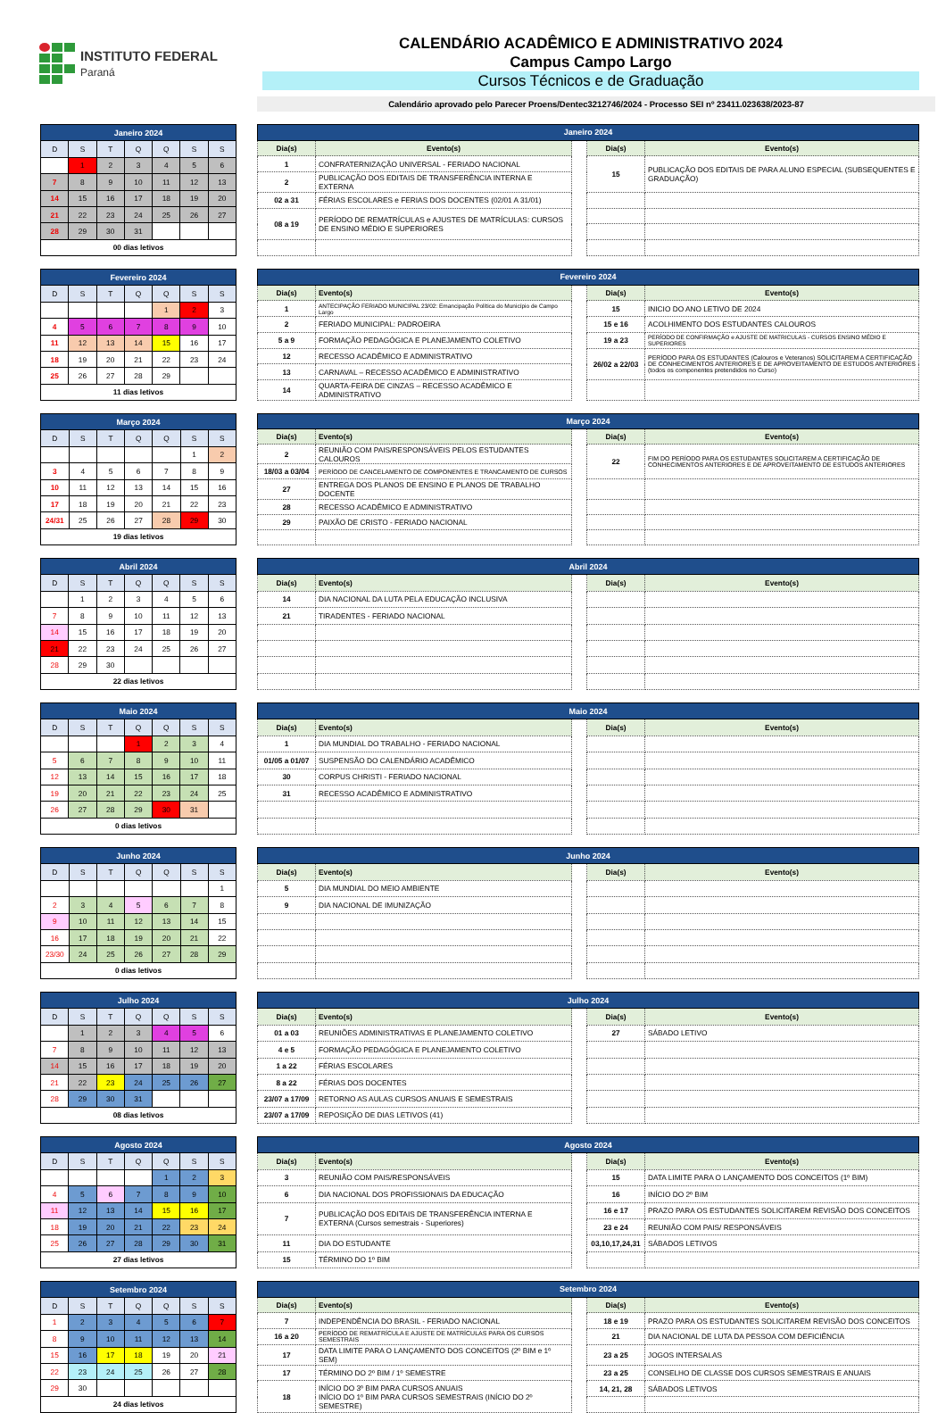INSTITUTO FEDERAL
Paraná
CALENDÁRIO ACADÊMICO E ADMINISTRATIVO 2024
Campus Campo Largo
Cursos Técnicos e de Graduação
Calendário aprovado pelo Parecer Proens/Dentec3212746/2024 - Processo SEI nº 23411.023638/2023-87
| Janeiro 2024 | | | | | | |
| --- | --- | --- | --- | --- | --- | --- |
| D | S | T | Q | Q | S | S |
| | 1 | 2 | 3 | 4 | 5 | 6 |
| 7 | 8 | 9 | 10 | 11 | 12 | 13 |
| 14 | 15 | 16 | 17 | 18 | 19 | 20 |
| 21 | 22 | 23 | 24 | 25 | 26 | 27 |
| 28 | 29 | 30 | 31 | | | |
| 00 dias letivos | | | | | | |
| Janeiro 2024 | | | | |
| --- | --- | --- | --- | --- |
| Dia(s) | Evento(s) | | Dia(s) | Evento(s) |
| 1 | CONFRATERNIZAÇÃO UNIVERSAL - FERIADO NACIONAL | | 15 | PUBLICAÇÃO DOS EDITAIS DE PARA ALUNO ESPECIAL (SUBSEQUENTES E GRADUAÇÃO) |
| 2 | PUBLICAÇÃO DOS EDITAIS DE TRANSFERÊNCIA INTERNA E EXTERNA | | | |
| 02 a 31 | FÉRIAS ESCOLARES e FERIAS DOS DOCENTES (02/01 A 31/01) | | | |
| 08 a 19 | PERÍODO DE REMATRÍCULAS e AJUSTES DE MATRÍCULAS: CURSOS DE ENSINO MÉDIO E SUPERIORES | | | |
| Fevereiro 2024 | | | | | | |
| --- | --- | --- | --- | --- | --- | --- |
| D | S | T | Q | Q | S | S |
| | | | | 1 | 2 | 3 |
| 4 | 5 | 6 | 7 | 8 | 9 | 10 |
| 11 | 12 | 13 | 14 | 15 | 16 | 17 |
| 18 | 19 | 20 | 21 | 22 | 23 | 24 |
| 25 | 26 | 27 | 28 | 29 | | |
| 11 dias letivos | | | | | | |
| Fevereiro 2024 | | | | |
| --- | --- | --- | --- | --- |
| Dia(s) | Evento(s) | | Dia(s) | Evento(s) |
| 1 | ANTECIPAÇÃO FERIADO MUNICIPAL 23/02: Emancipação Política do Município de Campo Largo | | 15 | INICIO DO ANO LETIVO DE 2024 |
| 2 | FERIADO MUNICIPAL: PADROEIRA | | 15 e 16 | ACOLHIMENTO DOS ESTUDANTES CALOUROS |
| 5 a 9 | FORMAÇÃO PEDAGÓGICA E PLANEJAMENTO COLETIVO | | 19 a 23 | PERÍODO DE CONFIRMAÇÃO e AJUSTE DE MATRICULAS - CURSOS ENSINO MÉDIO E SUPERIORES |
| 12 | RECESSO ACADÊMICO E ADMINISTRATIVO | | 26/02 a 22/03 | PERÍODO PARA OS ESTUDANTES (Calouros e Veteranos) SOLICITAREM A CERTIFICAÇÃO DE CONHECIMENTOS ANTERIORES E DE APROVEITAMENTO DE ESTUDOS ANTERIORES (todos os componentes pretendidos no Curso) |
| 13 | CARNAVAL – RECESSO ACADÊMICO E ADMINISTRATIVO | | | |
| 14 | QUARTA-FEIRA DE CINZAS – RECESSO ACADÊMICO E ADMINISTRATIVO | | | |
| Março 2024 | | | | | | |
| --- | --- | --- | --- | --- | --- | --- |
| D | S | T | Q | Q | S | S |
| | | | | | 1 | 2 |
| 3 | 4 | 5 | 6 | 7 | 8 | 9 |
| 10 | 11 | 12 | 13 | 14 | 15 | 16 |
| 17 | 18 | 19 | 20 | 21 | 22 | 23 |
| 24/31 | 25 | 26 | 27 | 28 | 29 | 30 |
| 19 dias letivos | | | | | | |
| Março 2024 | | | | |
| --- | --- | --- | --- | --- |
| Dia(s) | Evento(s) | | Dia(s) | Evento(s) |
| 2 | REUNIÃO COM PAIS/RESPONSÁVEIS PELOS ESTUDANTES CALOUROS | | 22 | FIM DO PERÍODO PARA OS ESTUDANTES SOLICITAREM A CERTIFICAÇÃO DE CONHECIMENTOS ANTERIORES E DE APROVEITAMENTO DE ESTUDOS ANTERIORES |
| 18/03 a 03/04 | PERÍODO DE CANCELAMENTO DE COMPONENTES E TRANCAMENTO DE CURSOS | | | |
| 27 | ENTREGA DOS PLANOS DE ENSINO E PLANOS DE TRABALHO DOCENTE | | | |
| 28 | RECESSO ACADÊMICO E ADMINISTRATIVO | | | |
| 29 | PAIXÃO DE CRISTO - FERIADO NACIONAL | | | |
| Abril 2024 | | | | | | |
| --- | --- | --- | --- | --- | --- | --- |
| D | S | T | Q | Q | S | S |
| | 1 | 2 | 3 | 4 | 5 | 6 |
| 7 | 8 | 9 | 10 | 11 | 12 | 13 |
| 14 | 15 | 16 | 17 | 18 | 19 | 20 |
| 21 | 22 | 23 | 24 | 25 | 26 | 27 |
| 28 | 29 | 30 | | | | |
| 22 dias letivos | | | | | | |
| Abril 2024 | | | | |
| --- | --- | --- | --- | --- |
| Dia(s) | Evento(s) | | Dia(s) | Evento(s) |
| 14 | DIA NACIONAL DA LUTA PELA EDUCAÇÃO INCLUSIVA | | | |
| 21 | TIRADENTES - FERIADO NACIONAL | | | |
| Maio 2024 | | | | | | |
| --- | --- | --- | --- | --- | --- | --- |
| D | S | T | Q | Q | S | S |
| | | | 1 | 2 | 3 | 4 |
| 5 | 6 | 7 | 8 | 9 | 10 | 11 |
| 12 | 13 | 14 | 15 | 16 | 17 | 18 |
| 19 | 20 | 21 | 22 | 23 | 24 | 25 |
| 26 | 27 | 28 | 29 | 30 | 31 | |
| 0 dias letivos | | | | | | |
| Maio 2024 | | | | |
| --- | --- | --- | --- | --- |
| Dia(s) | Evento(s) | | Dia(s) | Evento(s) |
| 1 | DIA MUNDIAL DO TRABALHO - FERIADO NACIONAL | | | |
| 01/05 a 01/07 | SUSPENSÃO DO CALENDÁRIO ACADÊMICO | | | |
| 30 | CORPUS CHRISTI - FERIADO NACIONAL | | | |
| 31 | RECESSO ACADÊMICO E ADMINISTRATIVO | | | |
| Junho 2024 | | | | | | |
| --- | --- | --- | --- | --- | --- | --- |
| D | S | T | Q | Q | S | S |
| | | | | | | 1 |
| 2 | 3 | 4 | 5 | 6 | 7 | 8 |
| 9 | 10 | 11 | 12 | 13 | 14 | 15 |
| 16 | 17 | 18 | 19 | 20 | 21 | 22 |
| 23/30 | 24 | 25 | 26 | 27 | 28 | 29 |
| 0 dias letivos | | | | | | |
| Junho 2024 | | | | |
| --- | --- | --- | --- | --- |
| Dia(s) | Evento(s) | | Dia(s) | Evento(s) |
| 5 | DIA MUNDIAL DO MEIO AMBIENTE | | | |
| 9 | DIA NACIONAL DE IMUNIZAÇÃO | | | |
| Julho 2024 | | | | | | |
| --- | --- | --- | --- | --- | --- | --- |
| D | S | T | Q | Q | S | S |
| | 1 | 2 | 3 | 4 | 5 | 6 |
| 7 | 8 | 9 | 10 | 11 | 12 | 13 |
| 14 | 15 | 16 | 17 | 18 | 19 | 20 |
| 21 | 22 | 23 | 24 | 25 | 26 | 27 |
| 28 | 29 | 30 | 31 | | | |
| 08 dias letivos | | | | | | |
| Julho 2024 | | | | |
| --- | --- | --- | --- | --- |
| Dia(s) | Evento(s) | | Dia(s) | Evento(s) |
| 01 a 03 | REUNIÕES ADMINISTRATIVAS E PLANEJAMENTO COLETIVO | | 27 | SÁBADO LETIVO |
| 4 e 5 | FORMAÇÃO PEDAGÓGICA E PLANEJAMENTO COLETIVO | | | |
| 1 a 22 | FÉRIAS ESCOLARES | | | |
| 8 a 22 | FÉRIAS DOS DOCENTES | | | |
| 23/07 a 17/09 | RETORNO AS AULAS CURSOS ANUAIS E SEMESTRAIS | | | |
| 23/07 a 17/09 | REPOSIÇÃO DE DIAS LETIVOS (41) | | | |
| Agosto 2024 | | | | | | |
| --- | --- | --- | --- | --- | --- | --- |
| D | S | T | Q | Q | S | S |
| | | | | 1 | 2 | 3 |
| 4 | 5 | 6 | 7 | 8 | 9 | 10 |
| 11 | 12 | 13 | 14 | 15 | 16 | 17 |
| 18 | 19 | 20 | 21 | 22 | 23 | 24 |
| 25 | 26 | 27 | 28 | 29 | 30 | 31 |
| 27 dias letivos | | | | | | |
| Agosto 2024 | | | | |
| --- | --- | --- | --- | --- |
| Dia(s) | Evento(s) | | Dia(s) | Evento(s) |
| 3 | REUNIÃO COM PAIS/RESPONSÁVEIS | | 15 | DATA LIMITE PARA O LANÇAMENTO DOS CONCEITOS (1º BIM) |
| 6 | DIA NACIONAL DOS PROFISSIONAIS DA EDUCAÇÃO | | 16 | INÍCIO DO 2º BIM |
| 7 | PUBLICAÇÃO DOS EDITAIS DE TRANSFERÊNCIA INTERNA E EXTERNA (Cursos semestrais - Superiores) | | 16 e 17 | PRAZO PARA OS ESTUDANTES SOLICITAREM REVISÃO DOS CONCEITOS |
| | | | 23 e 24 | REUNIÃO COM PAIS/ RESPONSÁVEIS |
| 11 | DIA DO ESTUDANTE | | 03,10,17,24,31 | SÁBADOS LETIVOS |
| 15 | TÉRMINO DO 1º BIM | | | |
| Setembro 2024 | | | | | | |
| --- | --- | --- | --- | --- | --- | --- |
| D | S | T | Q | Q | S | S |
| 1 | 2 | 3 | 4 | 5 | 6 | 7 |
| 8 | 9 | 10 | 11 | 12 | 13 | 14 |
| 15 | 16 | 17 | 18 | 19 | 20 | 21 |
| 22 | 23 | 24 | 25 | 26 | 27 | 28 |
| 29 | 30 | | | | | |
| 24 dias letivos | | | | | | |
| Setembro 2024 | | | | |
| --- | --- | --- | --- | --- |
| Dia(s) | Evento(s) | | Dia(s) | Evento(s) |
| 7 | INDEPENDÊNCIA DO BRASIL - FERIADO NACIONAL | | 18 e 19 | PRAZO PARA OS ESTUDANTES SOLICITAREM REVISÃO DOS CONCEITOS |
| 16 a 20 | PERÍODO DE REMATRÍCULA E AJUSTE DE MATRÍCULAS PARA OS CURSOS SEMESTRAIS | | 21 | DIA NACIONAL DE LUTA DA PESSOA COM DEFICIÊNCIA |
| 17 | DATA LIMITE PARA O LANÇAMENTO DOS CONCEITOS (2º BIM e 1º SEM) | | 23 a 25 | JOGOS INTERSALAS |
| 17 | TÉRMINO DO 2º BIM / 1º SEMESTRE | | 23 a 25 | CONSELHO DE CLASSE DOS CURSOS SEMESTRAIS E ANUAIS |
| 18 | INÍCIO DO 3º BIM PARA CURSOS ANUAIS INÍCIO DO 1º BIM PARA CURSOS SEMESTRAIS (INÍCIO DO 2º SEMESTRE) | | 14, 21, 28 | SÁBADOS LETIVOS |